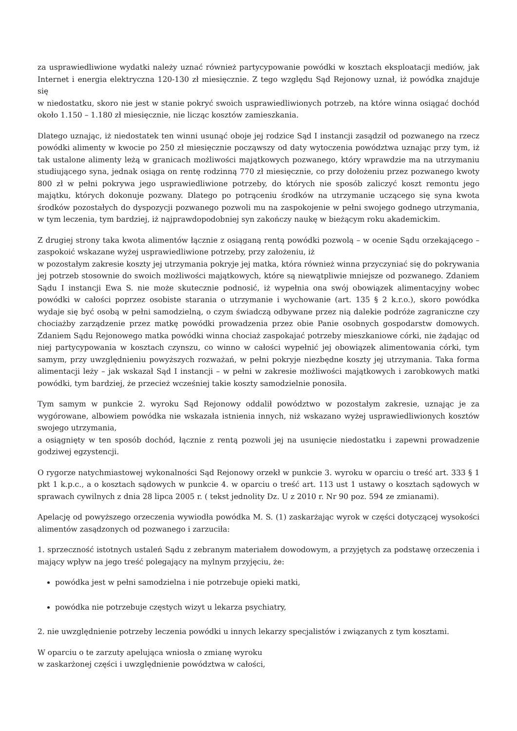za usprawiedliwione wydatki należy uznać również partycypowanie powódki w kosztach eksploatacji mediów, jak Internet i energia elektryczna 120-130 zł miesięcznie. Z tego względu Sąd Rejonowy uznał, iż powódka znajduje się
w niedostatku, skoro nie jest w stanie pokryć swoich usprawiedliwionych potrzeb, na które winna osiągać dochód około 1.150 – 1.180 zł miesięcznie, nie licząc kosztów zamieszkania.
Dlatego uznając, iż niedostatek ten winni usunąć oboje jej rodzice Sąd I instancji zasądził od pozwanego na rzecz powódki alimenty w kwocie po 250 zł miesięcznie począwszy od daty wytoczenia powództwa uznając przy tym, iż tak ustalone alimenty leżą w granicach możliwości majątkowych pozwanego, który wprawdzie ma na utrzymaniu studiującego syna, jednak osiąga on rentę rodzinną 770 zł miesięcznie, co przy dołożeniu przez pozwanego kwoty 800 zł w pełni pokrywa jego usprawiedliwione potrzeby, do których nie sposób zaliczyć koszt remontu jego majątku, których dokonuje pozwany. Dlatego po potrąceniu środków na utrzymanie uczącego się syna kwota środków pozostałych do dyspozycji pozwanego pozwoli mu na zaspokojenie w pełni swojego godnego utrzymania, w tym leczenia, tym bardziej, iż najprawdopodobniej syn zakończy naukę w bieżącym roku akademickim.
Z drugiej strony taka kwota alimentów łącznie z osiąganą rentą powódki pozwolą – w ocenie Sądu orzekającego – zaspokoić wskazane wyżej usprawiedliwione potrzeby, przy założeniu, iż
w pozostałym zakresie koszty jej utrzymania pokryje jej matka, która również winna przyczyniać się do pokrywania jej potrzeb stosownie do swoich możliwości majątkowych, które są niewątpliwie mniejsze od pozwanego. Zdaniem Sądu I instancji Ewa S. nie może skutecznie podnosić, iż wypełnia ona swój obowiązek alimentacyjny wobec powódki w całości poprzez osobiste starania o utrzymanie i wychowanie (art. 135 § 2 k.r.o.), skoro powódka wydaje się być osobą w pełni samodzielną, o czym świadczą odbywane przez nią dalekie podróże zagraniczne czy chociażby zarządzenie przez matkę powódki prowadzenia przez obie Panie osobnych gospodarstw domowych. Zdaniem Sądu Rejonowego matka powódki winna chociaż zaspokajać potrzeby mieszkaniowe córki, nie żądając od niej partycypowania w kosztach czynszu, co winno w całości wypełnić jej obowiązek alimentowania córki, tym samym, przy uwzględnieniu powyższych rozważań, w pełni pokryje niezbędne koszty jej utrzymania. Taka forma alimentacji leży – jak wskazał Sąd I instancji – w pełni w zakresie możliwości majątkowych i zarobkowych matki powódki, tym bardziej, że przecież wcześniej takie koszty samodzielnie ponosiła.
Tym samym w punkcie 2. wyroku Sąd Rejonowy oddalił powództwo w pozostałym zakresie, uznając je za wygórowane, albowiem powódka nie wskazała istnienia innych, niż wskazano wyżej usprawiedliwionych kosztów swojego utrzymania,
a osiągnięty w ten sposób dochód, łącznie z rentą pozwoli jej na usunięcie niedostatku i zapewni prowadzenie godziwej egzystencji.
O rygorze natychmiastowej wykonalności Sąd Rejonowy orzekł w punkcie 3. wyroku w oparciu o treść art. 333 § 1 pkt 1 k.p.c., a o kosztach sądowych w punkcie 4. w oparciu o treść art. 113 ust 1 ustawy o kosztach sądowych w sprawach cywilnych z dnia 28 lipca 2005 r. ( tekst jednolity Dz. U z 2010 r. Nr 90 poz. 594 ze zmianami).
Apelację od powyższego orzeczenia wywiodła powódka M. S. (1) zaskarżając wyrok w części dotyczącej wysokości alimentów zasądzonych od pozwanego i zarzuciła:
1. sprzeczność istotnych ustaleń Sądu z zebranym materiałem dowodowym, a przyjętych za podstawę orzeczenia i mający wpływ na jego treść polegający na mylnym przyjęciu, że:
powódka jest w pełni samodzielna i nie potrzebuje opieki matki,
powódka nie potrzebuje częstych wizyt u lekarza psychiatry,
2. nie uwzględnienie potrzeby leczenia powódki u innych lekarzy specjalistów i związanych z tym kosztami.
W oparciu o te zarzuty apelująca wniosła o zmianę wyroku
w zaskarżonej części i uwzględnienie powództwa w całości,